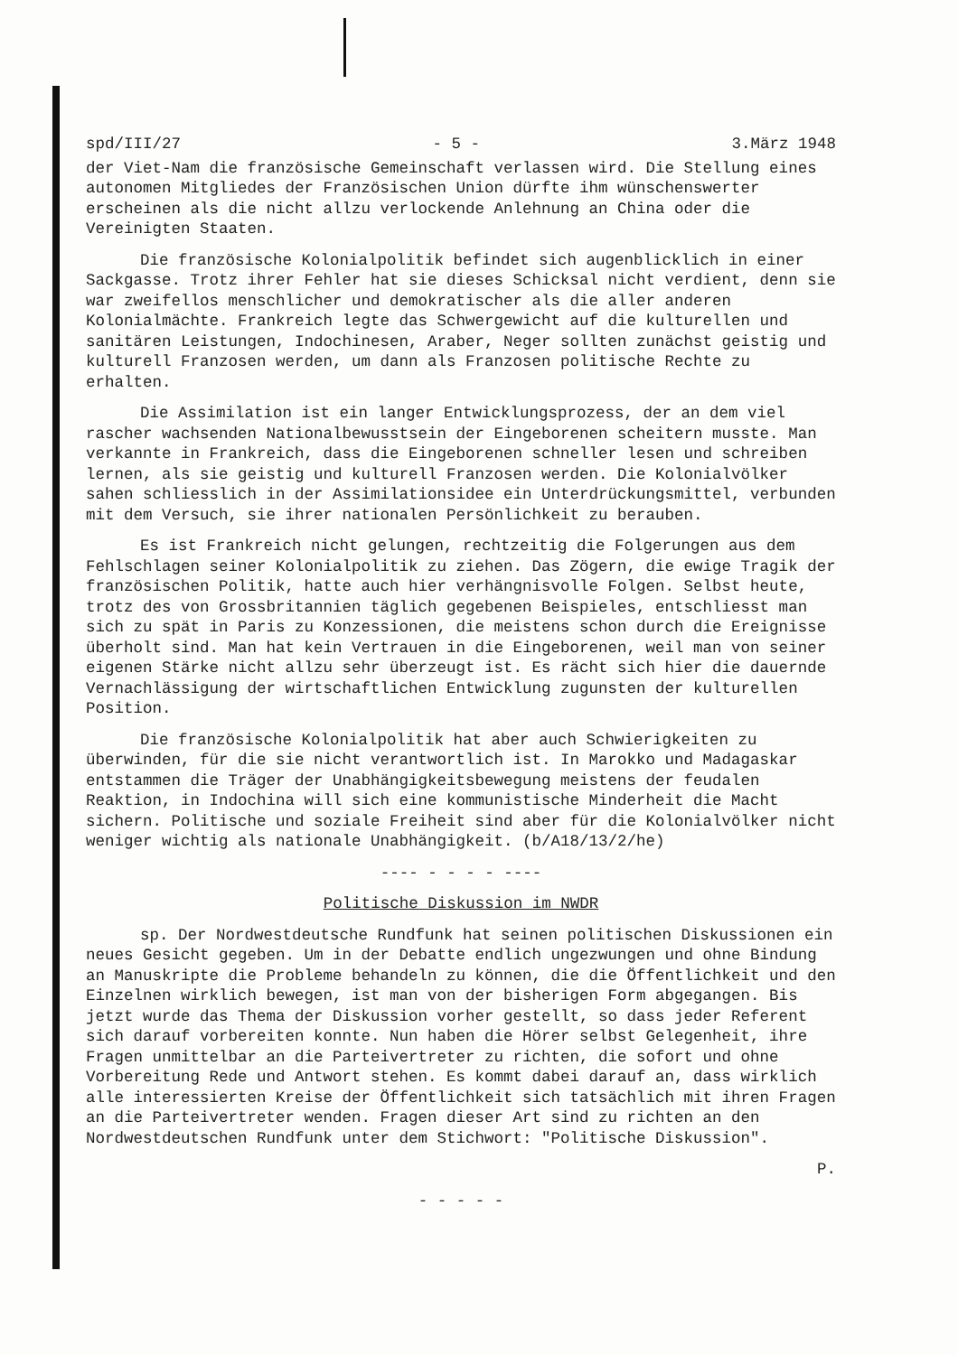spd/III/27 - 5 - 3.März 1948
der Viet-Nam die französische Gemeinschaft verlassen wird. Die Stellung eines autonomen Mitgliedes der Französischen Union dürfte ihm wünschenswerter erscheinen als die nicht allzu verlockende Anlehnung an China oder die Vereinigten Staaten.
Die französische Kolonialpolitik befindet sich augenblicklich in einer Sackgasse. Trotz ihrer Fehler hat sie dieses Schicksal nicht verdient, denn sie war zweifellos menschlicher und demokratischer als die aller anderen Kolonialmächte. Frankreich legte das Schwergewicht auf die kulturellen und sanitären Leistungen, Indochinesen, Araber, Neger sollten zunächst geistig und kulturell Franzosen werden, um dann als Franzosen politische Rechte zu erhalten.
Die Assimilation ist ein langer Entwicklungsprozess, der an dem viel rascher wachsenden Nationalbewusstsein der Eingeborenen scheitern musste. Man verkannte in Frankreich, dass die Eingeborenen schneller lesen und schreiben lernen, als sie geistig und kulturell Franzosen werden. Die Kolonialvölker sahen schliesslich in der Assimilationsidee ein Unterdrückungsmittel, verbunden mit dem Versuch, sie ihrer nationalen Persönlichkeit zu berauben.
Es ist Frankreich nicht gelungen, rechtzeitig die Folgerungen aus dem Fehlschlagen seiner Kolonialpolitik zu ziehen. Das Zögern, die ewige Tragik der französischen Politik, hatte auch hier verhängnisvolle Folgen. Selbst heute, trotz des von Grossbritannien täglich gegebenen Beispieles, entschliesst man sich zu spät in Paris zu Konzessionen, die meistens schon durch die Ereignisse überholt sind. Man hat kein Vertrauen in die Eingeborenen, weil man von seiner eigenen Stärke nicht allzu sehr überzeugt ist. Es rächt sich hier die dauernde Vernachlässigung der wirtschaftlichen Entwicklung zugunsten der kulturellen Position.
Die französische Kolonialpolitik hat aber auch Schwierigkeiten zu überwinden, für die sie nicht verantwortlich ist. In Marokko und Madagaskar entstammen die Träger der Unabhängigkeitsbewegung meistens der feudalen Reaktion, in Indochina will sich eine kommunistische Minderheit die Macht sichern. Politische und soziale Freiheit sind aber für die Kolonialvölker nicht weniger wichtig als nationale Unabhängigkeit. (b/A18/13/2/he)
---- - - - - ----
Politische Diskussion im NWDR
sp. Der Nordwestdeutsche Rundfunk hat seinen politischen Diskussionen ein neues Gesicht gegeben. Um in der Debatte endlich ungezwungen und ohne Bindung an Manuskripte die Probleme behandeln zu können, die die Öffentlichkeit und den Einzelnen wirklich bewegen, ist man von der bisherigen Form abgegangen. Bis jetzt wurde das Thema der Diskussion vorher gestellt, so dass jeder Referent sich darauf vorbereiten konnte. Nun haben die Hörer selbst Gelegenheit, ihre Fragen unmittelbar an die Parteivertreter zu richten, die sofort und ohne Vorbereitung Rede und Antwort stehen. Es kommt dabei darauf an, dass wirklich alle interessierten Kreise der Öffentlichkeit sich tatsächlich mit ihren Fragen an die Parteivertreter wenden. Fragen dieser Art sind zu richten an den Nordwestdeutschen Rundfunk unter dem Stichwort: "Politische Diskussion".
P.
- - - - -